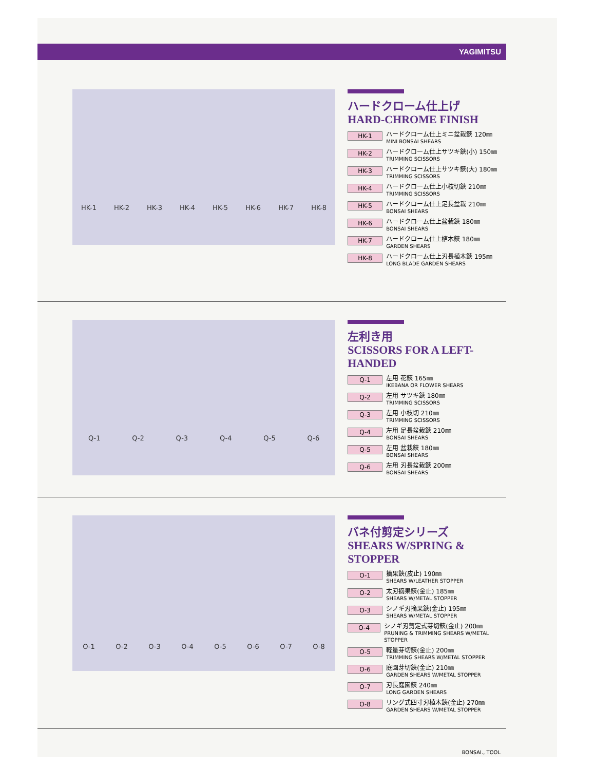YAGIMITSU
HK-1 HK-2 HK-3 HK-4 HK-5 HK-6 HK-7 HK-8
ハードクローム仕上げ
HARD-CHROME FINISH
HK-1
ハードクローム仕上ミニ盆栽鋏 120㎜
MINI BONSAI SHEARS
HK-2
ハードクローム仕上サツキ鋏(小) 150㎜
TRIMMING SCISSORS
HK-3
ハードクローム仕上サツキ鋏(大) 180㎜
TRIMMING SCISSORS
HK-4
ハードクローム仕上小枝切鋏 210㎜
TRIMMING SCISSORS
HK-5
ハードクローム仕上足長盆栽 210㎜
BONSAI SHEARS
HK-6
ハードクローム仕上盆栽鋏 180㎜
BONSAI SHEARS
HK-7
ハードクローム仕上植木鋏 180㎜
GARDEN SHEARS
HK-8
ハードクローム仕上刃長植木鋏 195㎜
LONG BLADE GARDEN SHEARS
Q-1 Q-2 Q-3 Q-4 Q-5 Q-6
左利き用
SCISSORS FOR A LEFT-HANDED
Q-1
左用 花鋏 165㎜
IKEBANA OR FLOWER SHEARS
Q-2
左用 サツキ鋏 180㎜
TRIMMING SCISSORS
Q-3
左用 小枝切 210㎜
TRIMMING SCISSORS
Q-4
左用 足長盆栽鋏 210㎜
BONSAI SHEARS
Q-5
左用 盆栽鋏 180㎜
BONSAI SHEARS
Q-6
左用 刃長盆栽鋏 200㎜
BONSAI SHEARS
O-1 O-2 O-3 O-4 O-5 O-6 O-7 O-8
バネ付剪定シリーズ
SHEARS W/SPRING & STOPPER
O-1
摘果鋏(皮止) 190㎜
SHEARS W/LEATHER STOPPER
O-2
太刃摘果鋏(金止) 185㎜
SHEARS W/METAL STOPPER
O-3
シノギ刃摘果鋏(金止) 195㎜
SHEARS W/METAL STOPPER
O-4
シノギ刃剪定式芽切鋏(金止) 200㎜
PRUNING & TRIMMING SHEARS W/METAL STOPPER
O-5
軽量芽切鋏(金止) 200㎜
TRIMMING SHEARS W/METAL STOPPER
O-6
庭園芽切鋏(金止) 210㎜
GARDEN SHEARS W/METAL STOPPER
O-7
刃長庭園鋏 240㎜
LONG GARDEN SHEARS
O-8
リング式四寸刃植木鋏(金止) 270㎜
GARDEN SHEARS W/METAL STOPPER
BONSAI., TOOL